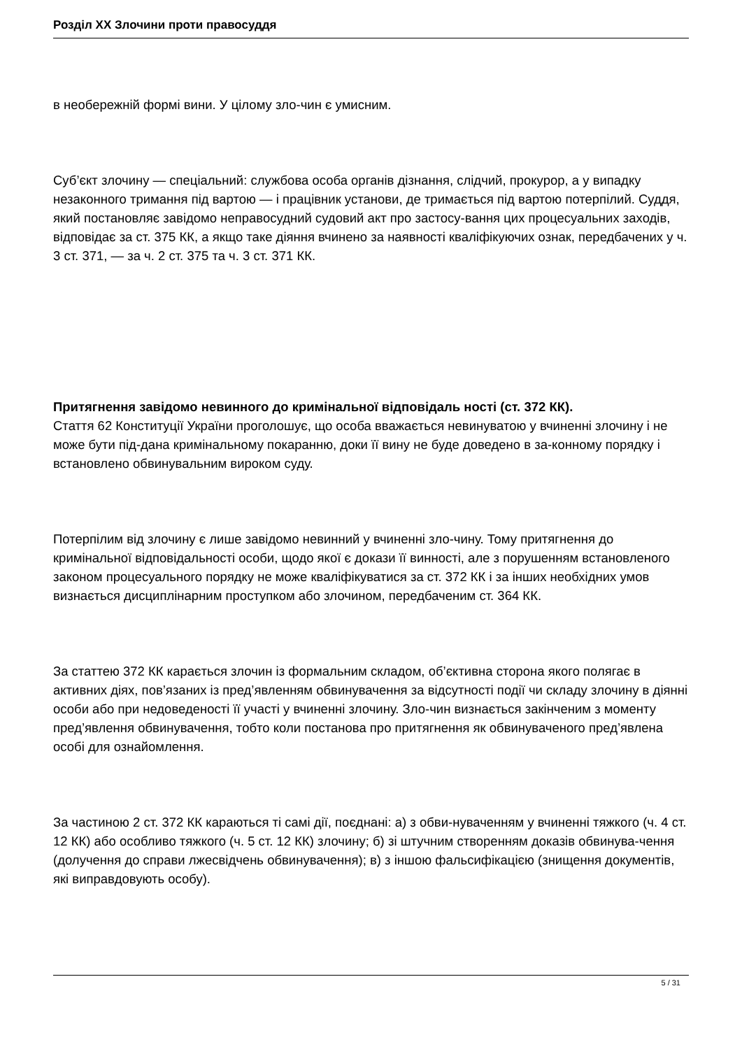Розділ XX Злочини проти правосуддя
в необережній формі вини. У цілому зло-чин є умисним.
Суб’єкт злочину — спеціальний: службова особа органів дізнання, слідчий, прокурор, а у випадку незаконного тримання під вартою — і працівник установи, де тримається під вартою потерпілий. Суддя, який постановляє завідомо неправосудний судовий акт про застосу-вання цих процесуальних заходів, відповідає за ст. 375 КК, а якщо таке діяння вчинено за наявності кваліфікуючих ознак, передбачених у ч. 3 ст. 371, — за ч. 2 ст. 375 та ч. 3 ст. 371 КК.
Притягнення завідомо невинного до кримінальної відповідаль ності (ст. 372 КК).
Стаття 62 Конституції України проголошує, що особа вважається невинуватою у вчиненні злочину і не може бути під-дана кримінальному покаранню, доки її вину не буде доведено в за-конному порядку і встановлено обвинувальним вироком суду.
Потерпілим від злочину є лише завідомо невинний у вчиненні зло-чину. Тому притягнення до кримінальної відповідальності особи, щодо якої є докази її винності, але з порушенням встановленого законом процесуального порядку не може кваліфікуватися за ст. 372 КК і за інших необхідних умов визнається дисциплінарним проступком або злочином, передбаченим ст. 364 КК.
За статтею 372 КК карається злочин із формальним складом, об’єктивна сторона якого полягає в активних діях, пов’язаних із пред’явленням обвинувачення за відсутності події чи складу злочину в діянні особи або при недоведеності її участі у вчиненні злочину. Зло-чин визнається закінченим з моменту пред’явлення обвинувачення, тобто коли постанова про притягнення як обвинуваченого пред’явлена особі для ознайомлення.
За частиною 2 ст. 372 КК караються ті самі дії, поєднані: а) з обви-нуваченням у вчиненні тяжкого (ч. 4 ст. 12 КК) або особливо тяжкого (ч. 5 ст. 12 КК) злочину; б) зі штучним створенням доказів обвинува-чення (долучення до справи лжесвідчень обвинувачення); в) з іншою фальсифікацією (знищення документів, які виправдовують особу).
5 / 31